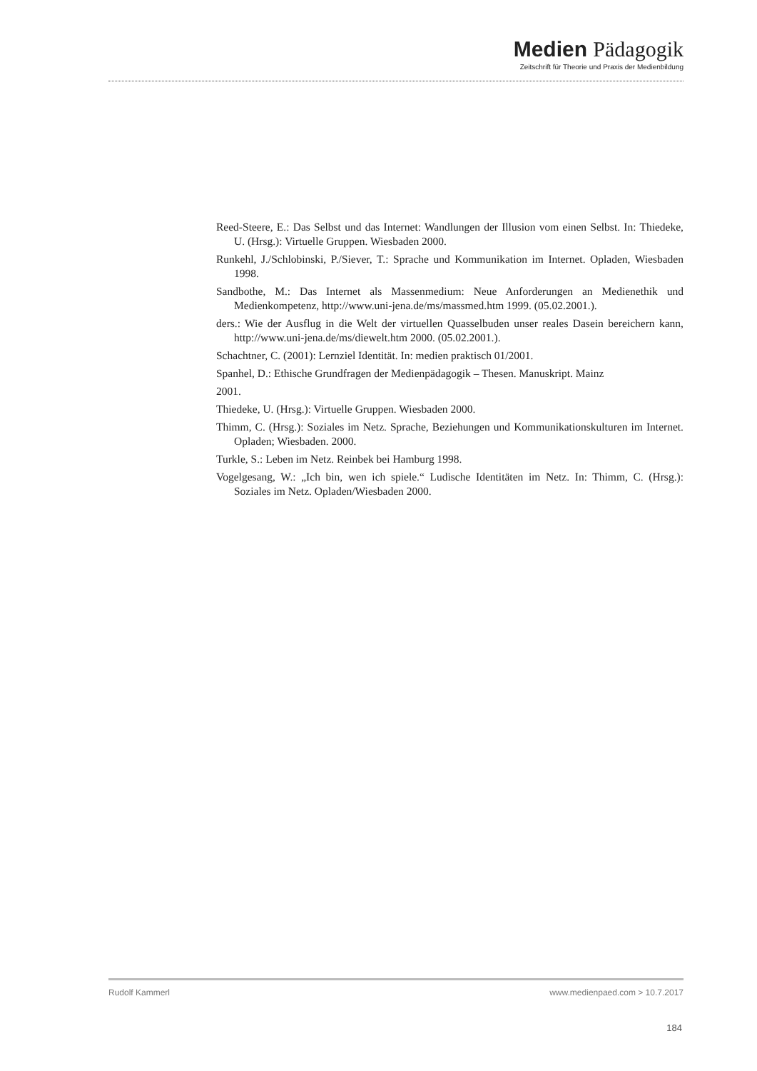Medien Pädagogik
Zeitschrift für Theorie und Praxis der Medienbildung
Reed-Steere, E.: Das Selbst und das Internet: Wandlungen der Illusion vom einen Selbst. In: Thiedeke, U. (Hrsg.): Virtuelle Gruppen. Wiesbaden 2000.
Runkehl, J./Schlobinski, P./Siever, T.: Sprache und Kommunikation im Internet. Opladen, Wiesbaden 1998.
Sandbothe, M.: Das Internet als Massenmedium: Neue Anforderungen an Medienethik und Medienkompetenz, http://www.uni-jena.de/ms/massmed.htm 1999. (05.02.2001.).
ders.: Wie der Ausflug in die Welt der virtuellen Quasselbuden unser reales Dasein bereichern kann, http://www.uni-jena.de/ms/diewelt.htm 2000. (05.02.2001.).
Schachtner, C. (2001): Lernziel Identität. In: medien praktisch 01/2001.
Spanhel, D.: Ethische Grundfragen der Medienpädagogik – Thesen. Manuskript. Mainz
2001.
Thiedeke, U. (Hrsg.): Virtuelle Gruppen. Wiesbaden 2000.
Thimm, C. (Hrsg.): Soziales im Netz. Sprache, Beziehungen und Kommunikationskulturen im Internet. Opladen; Wiesbaden. 2000.
Turkle, S.: Leben im Netz. Reinbek bei Hamburg 1998.
Vogelgesang, W.: „Ich bin, wen ich spiele.“ Ludische Identitäten im Netz. In: Thimm, C. (Hrsg.): Soziales im Netz. Opladen/Wiesbaden 2000.
Rudolf Kammerl www.medienpaed.com > 10.7.2017
184